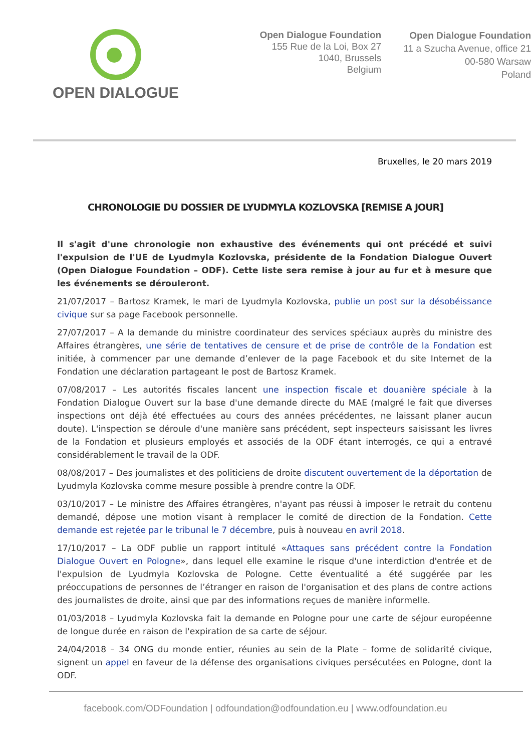OPEN DIALOGUE
Open Dialogue Foundation
155 Rue de la Loi, Box 27
1040, Brussels
Belgium
Open Dialogue Foundation
11 a Szucha Avenue, office 21
00-580 Warsaw
Poland
Bruxelles, le 20 mars 2019
CHRONOLOGIE DU DOSSIER DE LYUDMYLA KOZLOVSKA [REMISE A JOUR]
Il s'agit d'une chronologie non exhaustive des événements qui ont précédé et suivi l'expulsion de l'UE de Lyudmyla Kozlovska, présidente de la Fondation Dialogue Ouvert (Open Dialogue Foundation – ODF). Cette liste sera remise à jour au fur et à mesure que les événements se dérouleront.
21/07/2017 – Bartosz Kramek, le mari de Lyudmyla Kozlovska, publie un post sur la désobéissance civique sur sa page Facebook personnelle.
27/07/2017 – A la demande du ministre coordinateur des services spéciaux auprès du ministre des Affaires étrangères, une série de tentatives de censure et de prise de contrôle de la Fondation est initiée, à commencer par une demande d’enlever de la page Facebook et du site Internet de la Fondation une déclaration partageant le post de Bartosz Kramek.
07/08/2017 – Les autorités fiscales lancent une inspection fiscale et douanière spéciale à la Fondation Dialogue Ouvert sur la base d'une demande directe du MAE (malgré le fait que diverses inspections ont déjà été effectuées au cours des années précédentes, ne laissant planer aucun doute). L'inspection se déroule d'une manière sans précédent, sept inspecteurs saisissant les livres de la Fondation et plusieurs employés et associés de la ODF étant interrogés, ce qui a entravé considérablement le travail de la ODF.
08/08/2017 – Des journalistes et des politiciens de droite discutent ouvertement de la déportation de Lyudmyla Kozlovska comme mesure possible à prendre contre la ODF.
03/10/2017 – Le ministre des Affaires étrangères, n'ayant pas réussi à imposer le retrait du contenu demandé, dépose une motion visant à remplacer le comité de direction de la Fondation. Cette demande est rejetée par le tribunal le 7 décembre, puis à nouveau en avril 2018.
17/10/2017 – La ODF publie un rapport intitulé «Attaques sans précédent contre la Fondation Dialogue Ouvert en Pologne», dans lequel elle examine le risque d'une interdiction d'entrée et de l'expulsion de Lyudmyla Kozlovska de Pologne. Cette éventualité a été suggérée par les préoccupations de personnes de l’étranger en raison de l'organisation et des plans de contre actions des journalistes de droite, ainsi que par des informations reçues de manière informelle.
01/03/2018 – Lyudmyla Kozlovska fait la demande en Pologne pour une carte de séjour européenne de longue durée en raison de l'expiration de sa carte de séjour.
24/04/2018 – 34 ONG du monde entier, réunies au sein de la Plate – forme de solidarité civique, signent un appel en faveur de la défense des organisations civiques persécutées en Pologne, dont la ODF.
facebook.com/ODFoundation | odfoundation@odfoundation.eu | www.odfoundation.eu